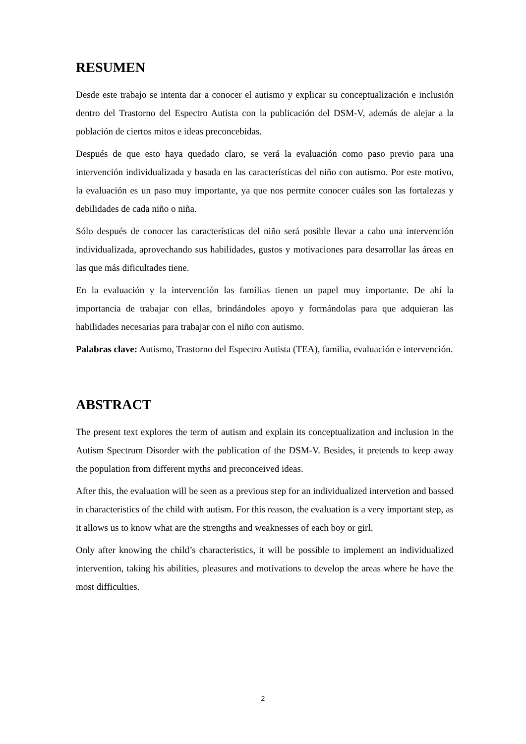RESUMEN
Desde este trabajo se intenta dar a conocer el autismo y explicar su conceptualización e inclusión dentro del Trastorno del Espectro Autista con la publicación del DSM-V, además de alejar a la población de ciertos mitos e ideas preconcebidas.
Después de que esto haya quedado claro, se verá la evaluación como paso previo para una intervención individualizada y basada en las características del niño con autismo. Por este motivo, la evaluación es un paso muy importante, ya que nos permite conocer cuáles son las fortalezas y debilidades de cada niño o niña.
Sólo después de conocer las características del niño será posible llevar a cabo una intervención individualizada, aprovechando sus habilidades, gustos y motivaciones para desarrollar las áreas en las que más dificultades tiene.
En la evaluación y la intervención las familias tienen un papel muy importante. De ahí la importancia de trabajar con ellas, brindándoles apoyo y formándolas para que adquieran las habilidades necesarias para trabajar con el niño con autismo.
Palabras clave: Autismo, Trastorno del Espectro Autista (TEA), familia, evaluación e intervención.
ABSTRACT
The present text explores the term of autism and explain its conceptualization and inclusion in the Autism Spectrum Disorder with the publication of the DSM-V. Besides, it pretends to keep away the population from different myths and preconceived ideas.
After this, the evaluation will be seen as a previous step for an individualized intervetion and bassed in characteristics of the child with autism. For this reason, the evaluation is a very important step, as it allows us to know what are the strengths and weaknesses of each boy or girl.
Only after knowing the child’s characteristics, it will be possible to implement an individualized intervention, taking his abilities, pleasures and motivations to develop the areas where he have the most difficulties.
2